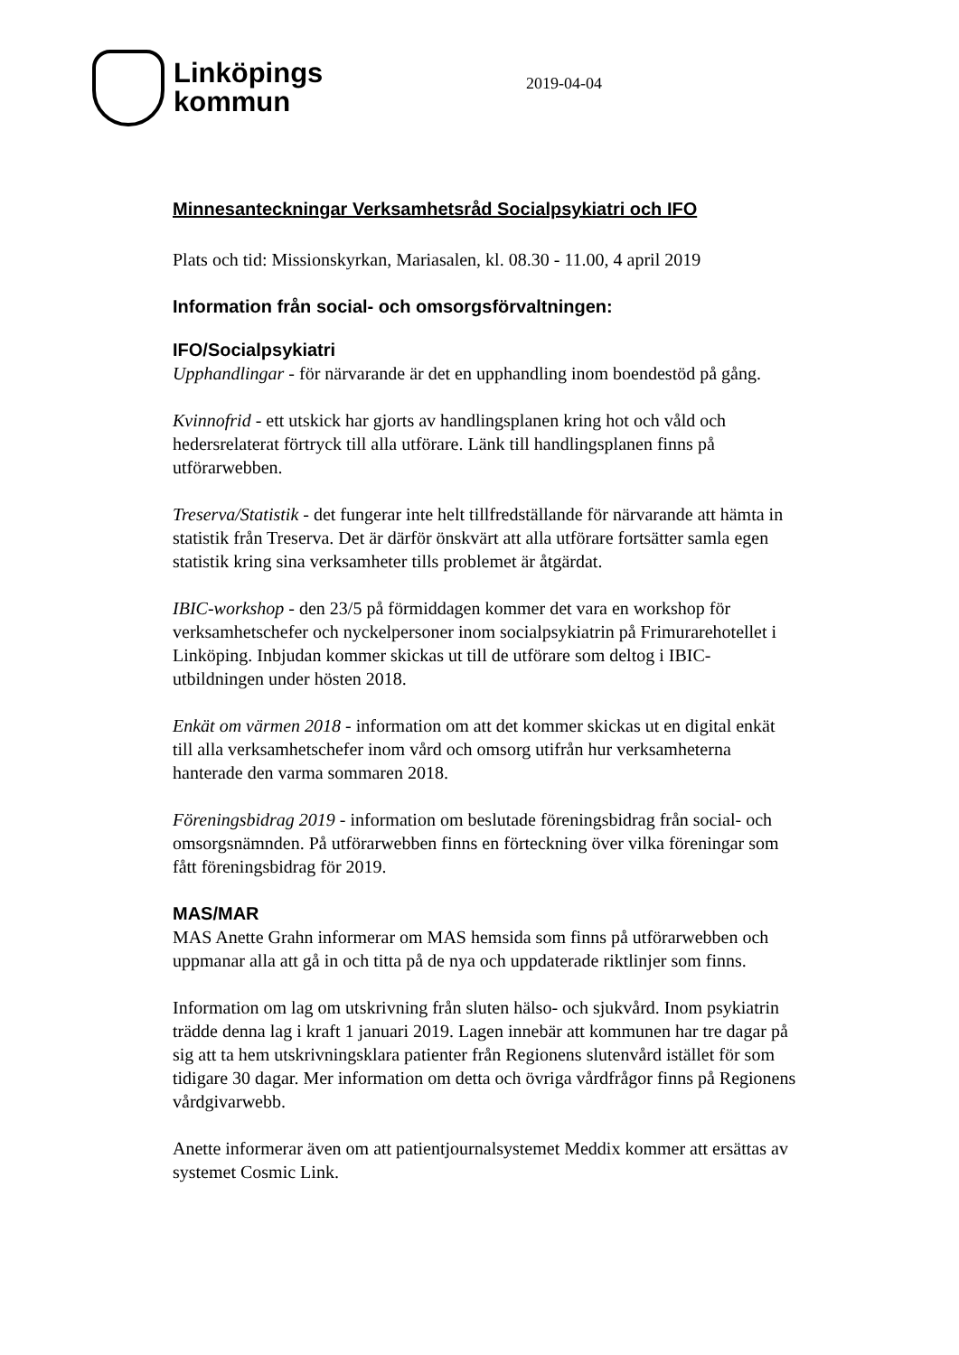Linköpings
kommun
2019-04-04
Minnesanteckningar Verksamhetsråd Socialpsykiatri och IFO
Plats och tid: Missionskyrkan, Mariasalen, kl. 08.30 - 11.00, 4 april 2019
Information från social- och omsorgsförvaltningen:
IFO/Socialpsykiatri
Upphandlingar - för närvarande är det en upphandling inom boendestöd på gång.
Kvinnofrid - ett utskick har gjorts av handlingsplanen kring hot och våld och hedersrelaterat förtryck till alla utförare. Länk till handlingsplanen finns på utförarwebben.
Treserva/Statistik - det fungerar inte helt tillfredställande för närvarande att hämta in statistik från Treserva. Det är därför önskvärt att alla utförare fortsätter samla egen statistik kring sina verksamheter tills problemet är åtgärdat.
IBIC-workshop - den 23/5 på förmiddagen kommer det vara en workshop för verksamhetschefer och nyckelpersoner inom socialpsykiatrin på Frimurarehotellet i Linköping. Inbjudan kommer skickas ut till de utförare som deltog i IBIC-utbildningen under hösten 2018.
Enkät om värmen 2018 - information om att det kommer skickas ut en digital enkät till alla verksamhetschefer inom vård och omsorg utifrån hur verksamheterna hanterade den varma sommaren 2018.
Föreningsbidrag 2019 - information om beslutade föreningsbidrag från social- och omsorgsnämnden. På utförarwebben finns en förteckning över vilka föreningar som fått föreningsbidrag för 2019.
MAS/MAR
MAS Anette Grahn informerar om MAS hemsida som finns på utförarwebben och uppmanar alla att gå in och titta på de nya och uppdaterade riktlinjer som finns.
Information om lag om utskrivning från sluten hälso- och sjukvård. Inom psykiatrin trädde denna lag i kraft 1 januari 2019. Lagen innebär att kommunen har tre dagar på sig att ta hem utskrivningsklara patienter från Regionens slutenvård istället för som tidigare 30 dagar. Mer information om detta och övriga vårdfrågor finns på Regionens vårdgivarwebb.
Anette informerar även om att patientjournalsystemet Meddix kommer att ersättas av systemet Cosmic Link.